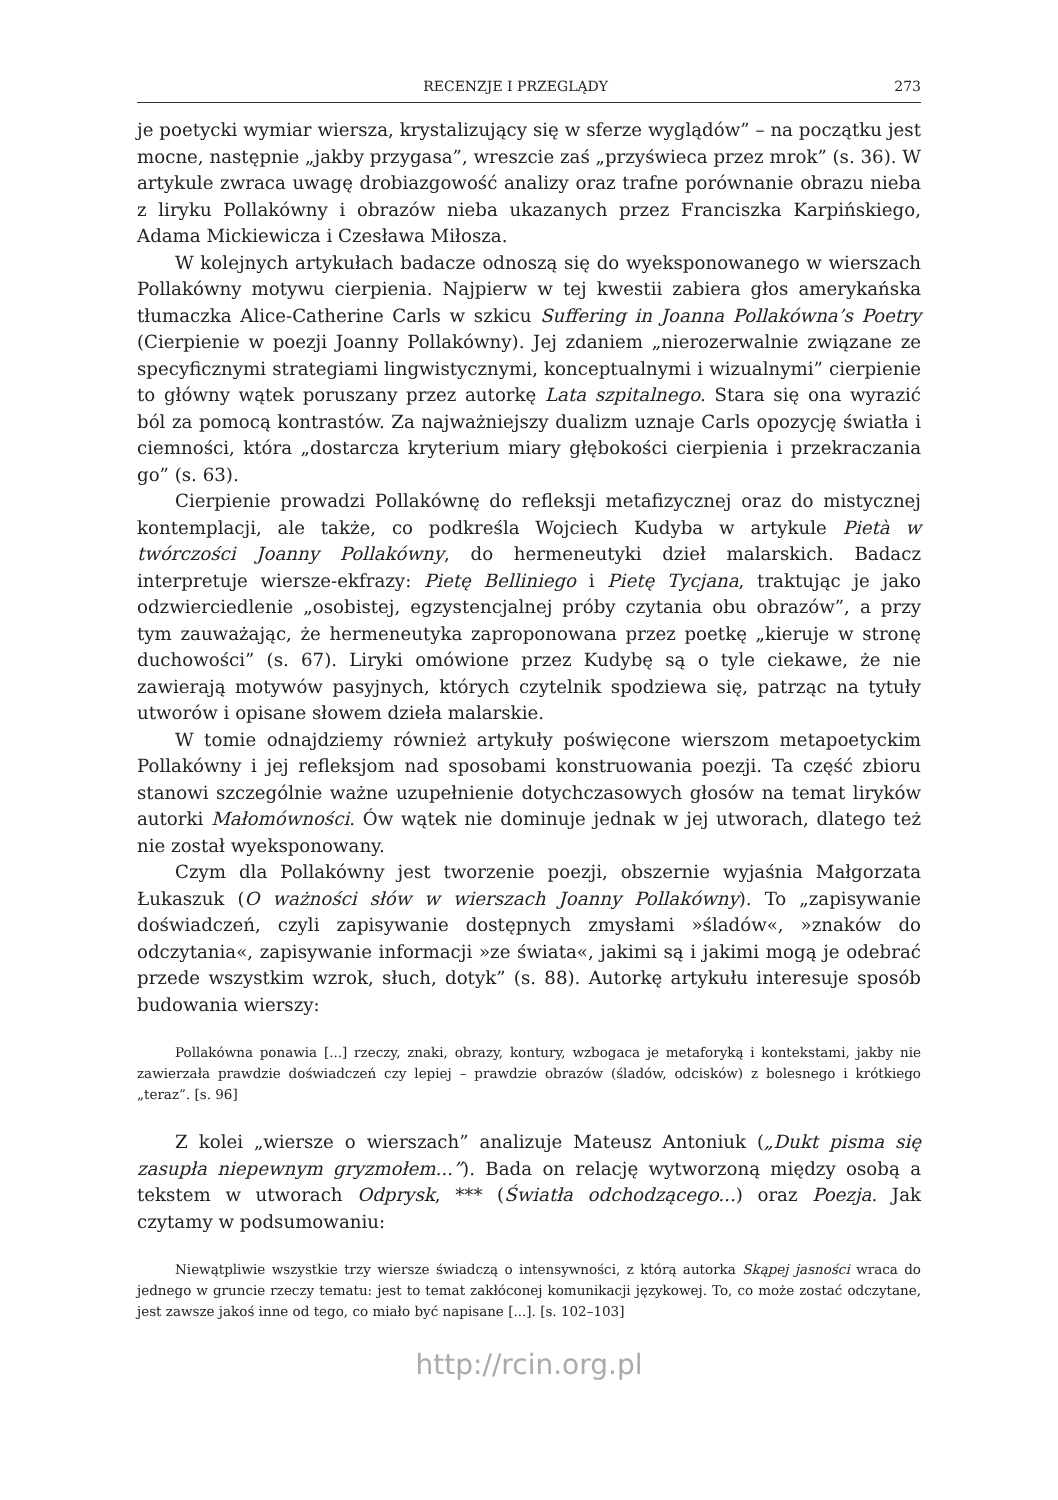RECENZJE I PRZEGLĄDY 273
je poetycki wymiar wiersza, krystalizujący się w sferze wyglądów” – na początku jest mocne, następnie „jakby przygasa”, wreszcie zaś „przyświeca przez mrok” (s. 36). W artykule zwraca uwagę drobiazgowość analizy oraz trafne porównanie obrazu nieba z liryku Pollakówny i obrazów nieba ukazanych przez Franciszka Karpińskiego, Adama Mickiewicza i Czesława Miłosza.
W kolejnych artykułach badacze odnoszą się do wyeksponowanego w wierszach Pollakówny motywu cierpienia. Najpierw w tej kwestii zabiera głos amerykańska tłumaczka Alice-Catherine Carls w szkicu Suffering in Joanna Pollakówna’s Poetry (Cierpienie w poezji Joanny Pollakówny). Jej zdaniem „nierozerwalnie związane ze specyficznymi strategiami lingwistycznymi, konceptualnymi i wizualnymi” cierpienie to główny wątek poruszany przez autorkę Lata szpitalnego. Stara się ona wyrazić ból za pomocą kontrastów. Za najważniejszy dualizm uznaje Carls opozycję światła i ciemności, która „dostarcza kryterium miary głębokości cierpienia i przekraczania go” (s. 63).
Cierpienie prowadzi Pollakównę do refleksji metafizycznej oraz do mistycznej kontemplacji, ale także, co podkreśla Wojciech Kudyba w artykule Pietà w twórczości Joanny Pollakówny, do hermeneutyki dzieł malarskich. Badacz interpretuje wiersze-ekfrazy: Pietę Belliniego i Pietę Tycjana, traktując je jako odzwierciedlenie „osobistej, egzystencjalnej próby czytania obu obrazów”, a przy tym zauważając, że hermeneutyka zaproponowana przez poetkę „kieruje w stronę duchowości” (s. 67). Liryki omówione przez Kudybę są o tyle ciekawe, że nie zawierają motywów pasyjnych, których czytelnik spodziewa się, patrząc na tytuły utworów i opisane słowem dzieła malarskie.
W tomie odnajdziemy również artykuły poświęcone wierszom metapoetyckim Pollakówny i jej refleksjom nad sposobami konstruowania poezji. Ta część zbioru stanowi szczególnie ważne uzupełnienie dotychczasowych głosów na temat liryków autorki Małomówności. Ów wątek nie dominuje jednak w jej utworach, dlatego też nie został wyeksponowany.
Czym dla Pollakówny jest tworzenie poezji, obszernie wyjaśnia Małgorzata Łukaszuk (O ważności słów w wierszach Joanny Pollakówny). To „zapisywanie doświadczeń, czyli zapisywanie dostępnych zmysłami »śladów«, »znaków do odczytania«, zapisywanie informacji »ze świata«, jakimi są i jakimi mogą je odebrać przede wszystkim wzrok, słuch, dotyk” (s. 88). Autorkę artykułu interesuje sposób budowania wierszy:
Pollakówna ponawia [...] rzeczy, znaki, obrazy, kontury, wzbogaca je metaforyką i kontekstami, jakby nie zawierzała prawdzie doświadczeń czy lepiej – prawdzie obrazów (śladów, odcisków) z bolesnego i krótkiego „teraz”. [s. 96]
Z kolei „wiersze o wierszach” analizuje Mateusz Antoniuk („Dukt pisma się zasupła niepewnym gryzmołem...”). Bada on relację wytworzoną między osobą a tekstem w utworach Odprysk, *** (Światła odchodzącego...) oraz Poezja. Jak czytamy w podsumowaniu:
Niewątpliwie wszystkie trzy wiersze świadczą o intensywności, z którą autorka Skąpej jasności wraca do jednego w gruncie rzeczy tematu: jest to temat zakłóconej komunikacji językowej. To, co może zostać odczytane, jest zawsze jakoś inne od tego, co miało być napisane [...]. [s. 102–103]
http://rcin.org.pl